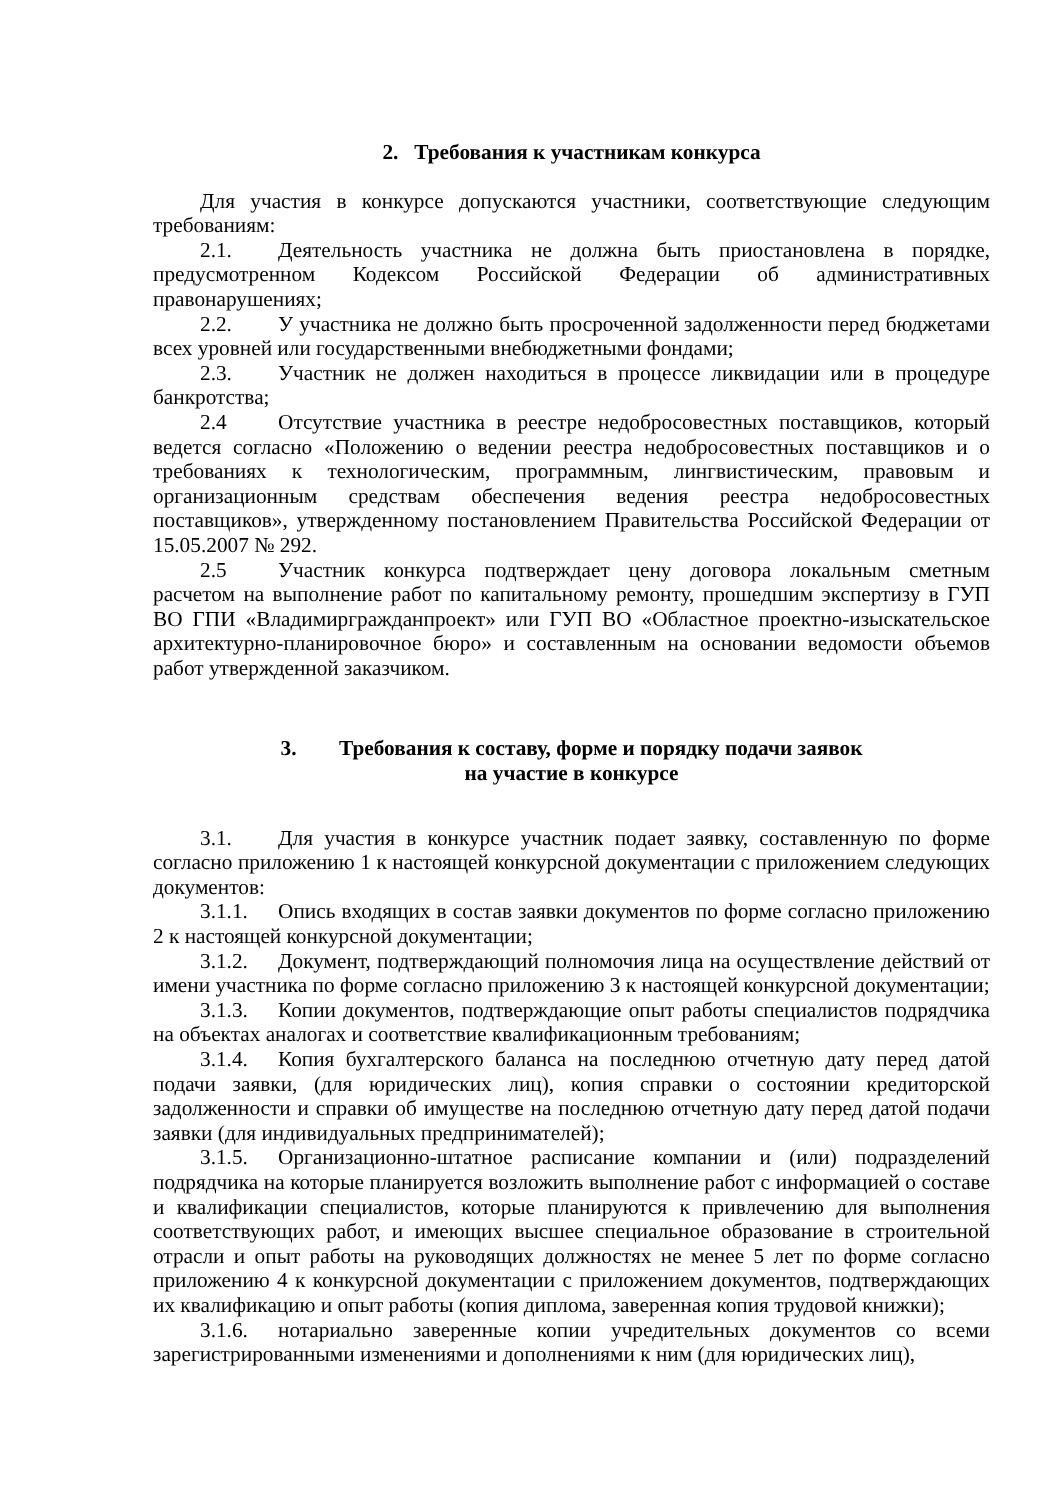2. Требования к участникам конкурса
Для участия в конкурсе допускаются участники, соответствующие следующим требованиям:
2.1. Деятельность участника не должна быть приостановлена в порядке, предусмотренном Кодексом Российской Федерации об административных правонарушениях;
2.2. У участника не должно быть просроченной задолженности перед бюджетами всех уровней или государственными внебюджетными фондами;
2.3. Участник не должен находиться в процессе ликвидации или в процедуре банкротства;
2.4 Отсутствие участника в реестре недобросовестных поставщиков, который ведется согласно «Положению о ведении реестра недобросовестных поставщиков и о требованиях к технологическим, программным, лингвистическим, правовым и организационным средствам обеспечения ведения реестра недобросовестных поставщиков», утвержденному постановлением Правительства Российской Федерации от 15.05.2007 № 292.
2.5 Участник конкурса подтверждает цену договора локальным сметным расчетом на выполнение работ по капитальному ремонту, прошедшим экспертизу в ГУП ВО ГПИ «Владимиргражданпроект» или ГУП ВО «Областное проектно-изыскательское архитектурно-планировочное бюро» и составленным на основании ведомости объемов работ утвержденной заказчиком.
3. Требования к составу, форме и порядку подачи заявок
на участие в конкурсе
3.1. Для участия в конкурсе участник подает заявку, составленную по форме согласно приложению 1 к настоящей конкурсной документации с приложением следующих документов:
3.1.1. Опись входящих в состав заявки документов по форме согласно приложению 2 к настоящей конкурсной документации;
3.1.2. Документ, подтверждающий полномочия лица на осуществление действий от имени участника по форме согласно приложению 3 к настоящей конкурсной документации;
3.1.3. Копии документов, подтверждающие опыт работы специалистов подрядчика на объектах аналогах и соответствие квалификационным требованиям;
3.1.4. Копия бухгалтерского баланса на последнюю отчетную дату перед датой подачи заявки, (для юридических лиц), копия справки о состоянии кредиторской задолженности и справки об имуществе на последнюю отчетную дату перед датой подачи заявки (для индивидуальных предпринимателей);
3.1.5. Организационно-штатное расписание компании и (или) подразделений подрядчика на которые планируется возложить выполнение работ с информацией о составе и квалификации специалистов, которые планируются к привлечению для выполнения соответствующих работ, и имеющих высшее специальное образование в строительной отрасли и опыт работы на руководящих должностях не менее 5 лет по форме согласно приложению 4 к конкурсной документации с приложением документов, подтверждающих их квалификацию и опыт работы (копия диплома, заверенная копия трудовой книжки);
3.1.6. нотариально заверенные копии учредительных документов со всеми зарегистрированными изменениями и дополнениями к ним (для юридических лиц),